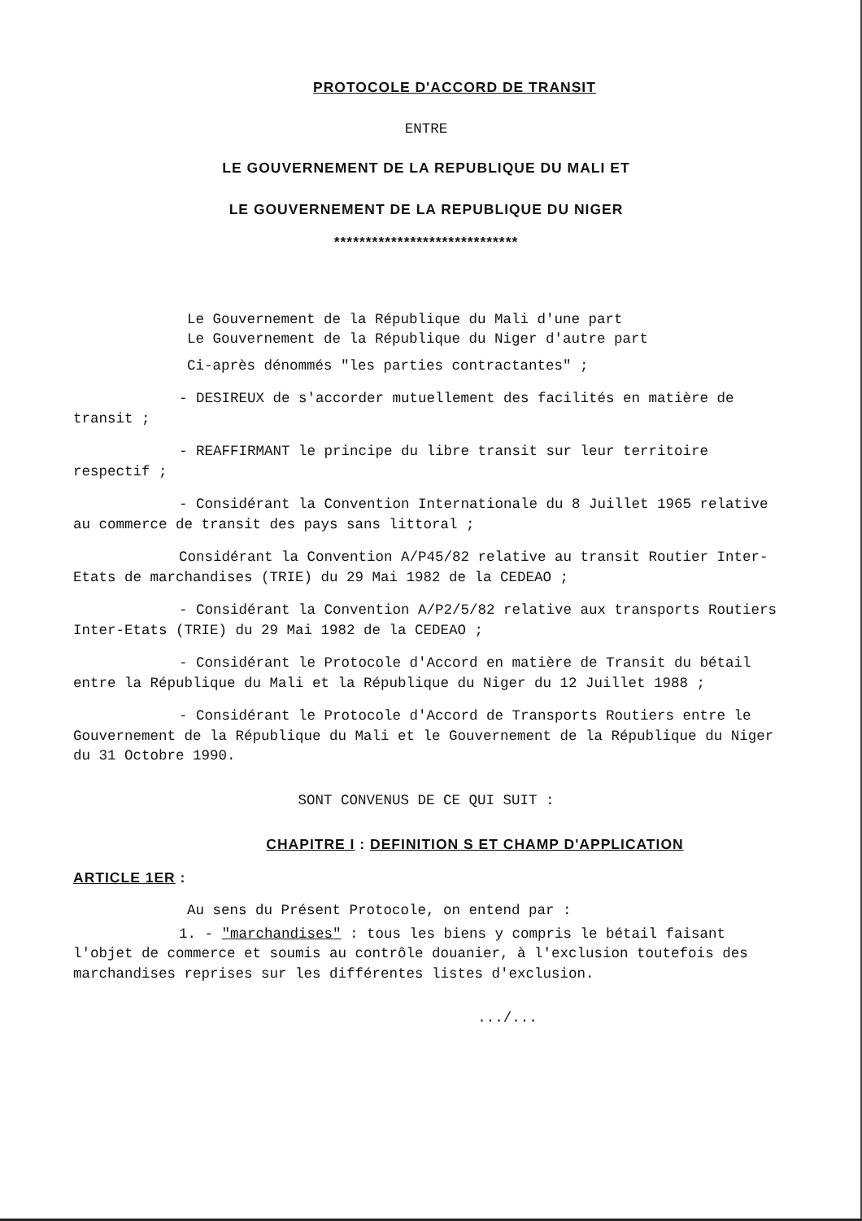PROTOCOLE D'ACCORD DE TRANSIT
ENTRE
LE GOUVERNEMENT DE LA REPUBLIQUE DU MALI ET
LE GOUVERNEMENT DE LA REPUBLIQUE DU NIGER
*****************************
Le Gouvernement de la République du Mali d'une part
Le Gouvernement de la République du Niger d'autre part
Ci-après dénommés "les parties contractantes" ;
- DESIREUX de s'accorder mutuellement des facilités en matière de transit ;
- REAFFIRMANT le principe du libre transit sur leur territoire respectif ;
- Considérant la Convention Internationale du 8 Juillet 1965 relative au commerce de transit des pays sans littoral ;
Considérant la Convention A/P45/82 relative au transit Routier Inter-Etats de marchandises (TRIE) du 29 Mai 1982 de la CEDEAO ;
- Considérant la Convention A/P2/5/82 relative aux transports Routiers Inter-Etats (TRIE) du 29 Mai 1982 de la CEDEAO ;
- Considérant le Protocole d'Accord en matière de Transit du bétail entre la République du Mali et la République du Niger du 12 Juillet 1988 ;
- Considérant le Protocole d'Accord de Transports Routiers entre le Gouvernement de la République du Mali et le Gouvernement de la République du Niger du 31 Octobre 1990.
SONT CONVENUS DE CE QUI SUIT :
CHAPITRE I : DEFINITION S ET CHAMP D'APPLICATION
ARTICLE 1ER :
Au sens du Présent Protocole, on entend par :
1. - "marchandises" : tous les biens y compris le bétail faisant l'objet de commerce et soumis au contrôle douanier, à l'exclusion toutefois des marchandises reprises sur les différentes listes d'exclusion.
.../...